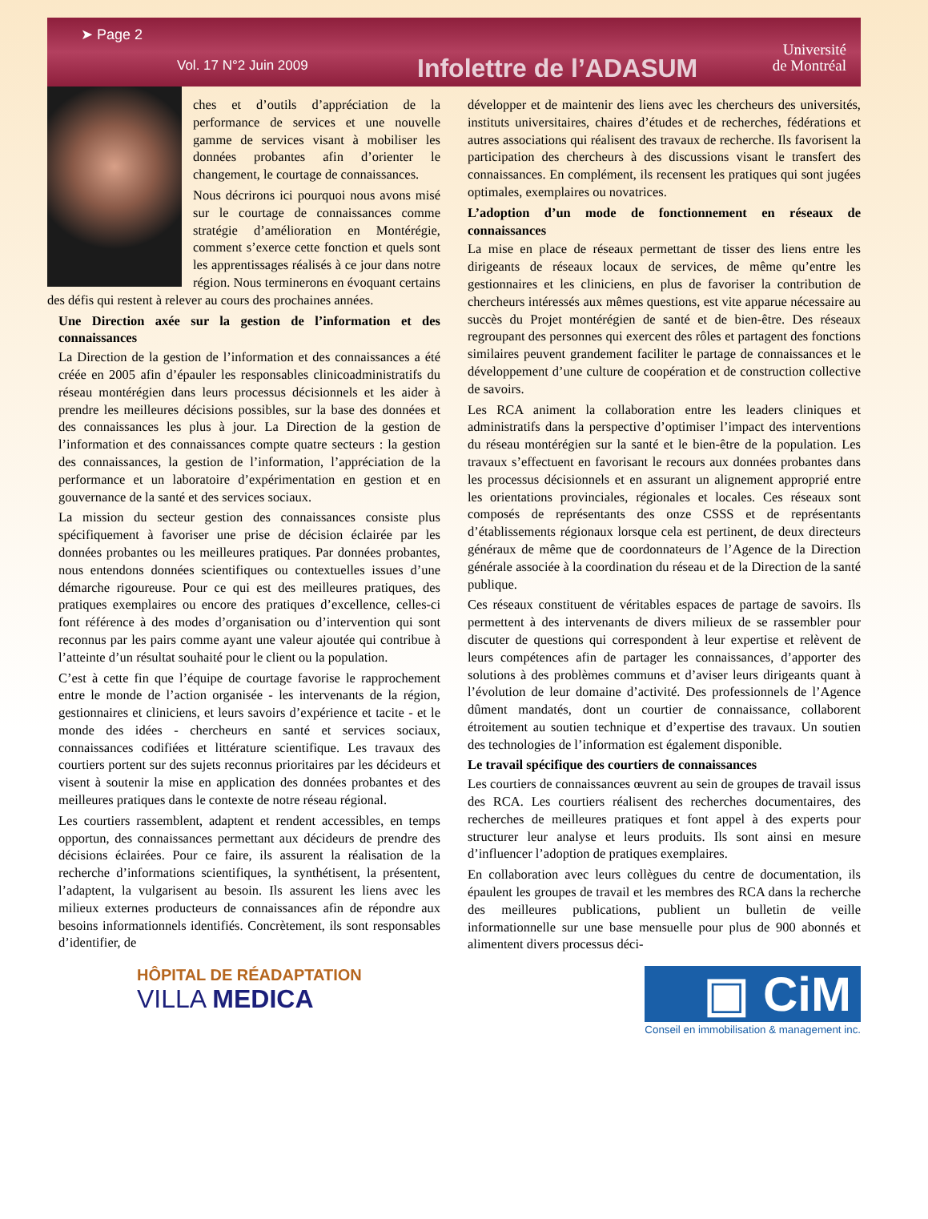➤ Page 2
Vol. 17 N°2 Juin 2009
Infolettre de l’ADASUM
Université
de Montréal
ches et d’outils d’appréciation de la performance de services et une nouvelle gamme de services visant à mobiliser les données probantes afin d’orienter le changement, le courtage de connaissances.
Nous décrirons ici pourquoi nous avons misé sur le courtage de connaissances comme stratégie d’amélioration en Montérégie, comment s’exerce cette fonction et quels sont les apprentissages réalisés à ce jour dans notre région. Nous terminerons en évoquant certains des défis qui restent à relever au cours des prochaines années.
Une Direction axée sur la gestion de l’information et des connaissances
La Direction de la gestion de l’information et des connaissances a été créée en 2005 afin d’épauler les responsables clinicoadministratifs du réseau montérégien dans leurs processus décisionnels et les aider à prendre les meilleures décisions possibles, sur la base des données et des connaissances les plus à jour. La Direction de la gestion de l’information et des connaissances compte quatre secteurs : la gestion des connaissances, la gestion de l’information, l’appréciation de la performance et un laboratoire d’expérimentation en gestion et en gouvernance de la santé et des services sociaux.
La mission du secteur gestion des connaissances consiste plus spécifiquement à favoriser une prise de décision éclairée par les données probantes ou les meilleures pratiques. Par données probantes, nous entendons données scientifiques ou contextuelles issues d’une démarche rigoureuse. Pour ce qui est des meilleures pratiques, des pratiques exemplaires ou encore des pratiques d’excellence, celles-ci font référence à des modes d’organisation ou d’intervention qui sont reconnus par les pairs comme ayant une valeur ajoutée qui contribue à l’atteinte d’un résultat souhaité pour le client ou la population.
C’est à cette fin que l’équipe de courtage favorise le rapprochement entre le monde de l’action organisée - les intervenants de la région, gestionnaires et cliniciens, et leurs savoirs d’expérience et tacite - et le monde des idées - chercheurs en santé et services sociaux, connaissances codifiées et littérature scientifique. Les travaux des courtiers portent sur des sujets reconnus prioritaires par les décideurs et visent à soutenir la mise en application des données probantes et des meilleures pratiques dans le contexte de notre réseau régional.
Les courtiers rassemblent, adaptent et rendent accessibles, en temps opportun, des connaissances permettant aux décideurs de prendre des décisions éclairées. Pour ce faire, ils assurent la réalisation de la recherche d’informations scientifiques, la synthétisent, la présentent, l’adaptent, la vulgarisent au besoin. Ils assurent les liens avec les milieux externes producteurs de connaissances afin de répondre aux besoins informationnels identifiés. Concrètement, ils sont responsables d’identifier, de
développer et de maintenir des liens avec les chercheurs des universités, instituts universitaires, chaires d’études et de recherches, fédérations et autres associations qui réalisent des travaux de recherche. Ils favorisent la participation des chercheurs à des discussions visant le transfert des connaissances. En complément, ils recensent les pratiques qui sont jugées optimales, exemplaires ou novatrices.
L’adoption d’un mode de fonctionnement en réseaux de connaissances
La mise en place de réseaux permettant de tisser des liens entre les dirigeants de réseaux locaux de services, de même qu’entre les gestionnaires et les cliniciens, en plus de favoriser la contribution de chercheurs intéressés aux mêmes questions, est vite apparue nécessaire au succès du Projet montérégien de santé et de bien-être. Des réseaux regroupant des personnes qui exercent des rôles et partagent des fonctions similaires peuvent grandement faciliter le partage de connaissances et le développement d’une culture de coopération et de construction collective de savoirs.
Les RCA animent la collaboration entre les leaders cliniques et administratifs dans la perspective d’optimiser l’impact des interventions du réseau montérégien sur la santé et le bien-être de la population. Les travaux s’effectuent en favorisant le recours aux données probantes dans les processus décisionnels et en assurant un alignement approprié entre les orientations provinciales, régionales et locales. Ces réseaux sont composés de représentants des onze CSSS et de représentants d’établissements régionaux lorsque cela est pertinent, de deux directeurs généraux de même que de coordonnateurs de l’Agence de la Direction générale associée à la coordination du réseau et de la Direction de la santé publique.
Ces réseaux constituent de véritables espaces de partage de savoirs. Ils permettent à des intervenants de divers milieux de se rassembler pour discuter de questions qui correspondent à leur expertise et relèvent de leurs compétences afin de partager les connaissances, d’apporter des solutions à des problèmes communs et d’aviser leurs dirigeants quant à l’évolution de leur domaine d’activité. Des professionnels de l’Agence dûment mandatés, dont un courtier de connaissance, collaborent étroitement au soutien technique et d’expertise des travaux. Un soutien des technologies de l’information est également disponible.
Le travail spécifique des courtiers de connaissances
Les courtiers de connaissances œuvrent au sein de groupes de travail issus des RCA. Les courtiers réalisent des recherches documentaires, des recherches de meilleures pratiques et font appel à des experts pour structurer leur analyse et leurs produits. Ils sont ainsi en mesure d’influencer l’adoption de pratiques exemplaires.
En collaboration avec leurs collègues du centre de documentation, ils épaulent les groupes de travail et les membres des RCA dans la recherche des meilleures publications, publient un bulletin de veille informationnelle sur une base mensuelle pour plus de 900 abonnés et alimentent divers processus déci-
HÔPITAL DE RÉADAPTATION
VILLA MEDICA
▣ CiM
Conseil en immobilisation & management inc.